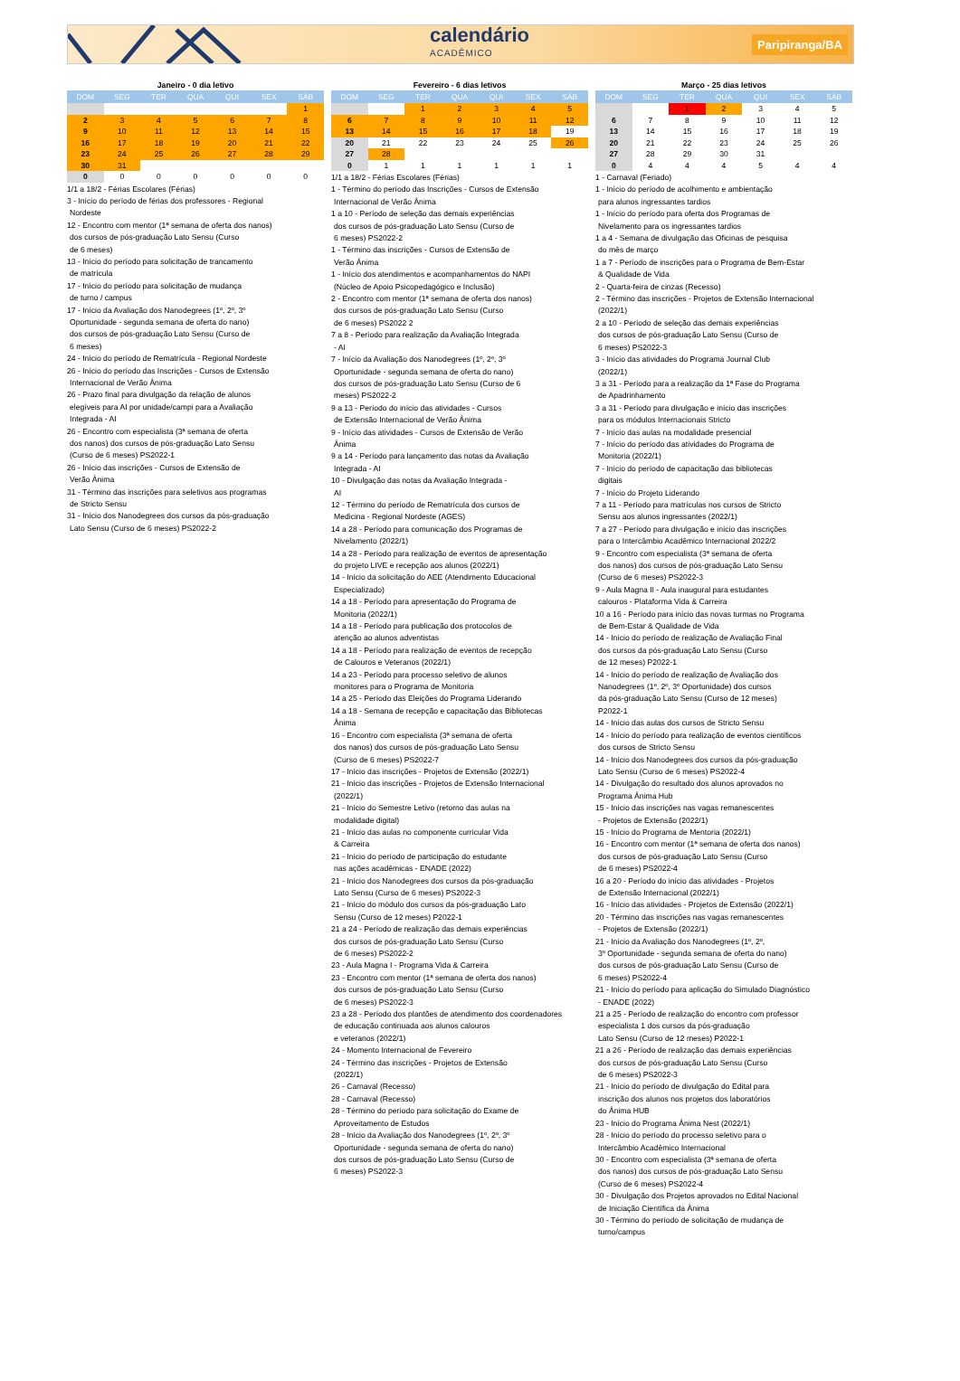calendário
ACADÊMICO
Paripiranga/BA
Janeiro - 0 dia letivo
| DOM | SEG | TER | QUA | QUI | SEX | SÁB |
| --- | --- | --- | --- | --- | --- | --- |
| | | | | | | 1 |
| 2 | 3 | 4 | 5 | 6 | 7 | 8 |
| 9 | 10 | 11 | 12 | 13 | 14 | 15 |
| 16 | 17 | 18 | 19 | 20 | 21 | 22 |
| 23 | 24 | 25 | 26 | 27 | 28 | 29 |
| 30 | 31 | | | | | |
| 0 | 0 | 0 | 0 | 0 | 0 | 0 |
1/1 a 18/2 - Férias Escolares (Férias)
3 - Início do período de férias dos professores - Regional
Nordeste
12 - Encontro com mentor (1ª semana de oferta dos nanos)
dos cursos de pós-graduação Lato Sensu (Curso
de 6 meses)
13 - Início do período para solicitação de trancamento
de matrícula
17 - Início do período para solicitação de mudança
de turno / campus
17 - Início da Avaliação dos Nanodegrees (1º, 2º, 3º
Oportunidade - segunda semana de oferta do nano)
dos cursos de pós-graduação Lato Sensu (Curso de
6 meses)
24 - Início do período de Rematrícula - Regional Nordeste
26 - Início do período das Inscrições - Cursos de Extensão
Internacional de Verão Ânima
26 - Prazo final para divulgação da relação de alunos
elegíveis para AI por unidade/campi para a Avaliação
Integrada - AI
26 - Encontro com especialista (3ª semana de oferta
dos nanos) dos cursos de pós-graduação Lato Sensu
(Curso de 6 meses) PS2022-1
26 - Início das inscrições - Cursos de Extensão de
Verão Ânima
31 - Término das inscrições para seletivos aos programas
de Stricto Sensu
31 - Início dos Nanodegrees dos cursos da pós-graduação
Lato Sensu (Curso de 6 meses) PS2022-2
Fevereiro - 6 dias letivos
| DOM | SEG | TER | QUA | QUI | SEX | SÁB |
| --- | --- | --- | --- | --- | --- | --- |
| | | 1 | 2 | 3 | 4 | 5 |
| 6 | 7 | 8 | 9 | 10 | 11 | 12 |
| 13 | 14 | 15 | 16 | 17 | 18 | 19 |
| 20 | 21 | 22 | 23 | 24 | 25 | 26 |
| 27 | 28 | | | | | |
| 0 | 1 | 1 | 1 | 1 | 1 | 1 |
1/1 a 18/2 - Férias Escolares (Férias)
1 - Término do período das Inscrições - Cursos de Extensão
Internacional de Verão Ânima
1 a 10 - Período de seleção das demais experiências
dos cursos de pós-graduação Lato Sensu (Curso de
6 meses) PS2022-2
1 - Término das inscrições - Cursos de Extensão de
Verão Ânima
1 - Início dos atendimentos e acompanhamentos do NAPI
(Núcleo de Apoio Psicopedagógico e Inclusão)
2 - Encontro com mentor (1ª semana de oferta dos nanos)
dos cursos de pós-graduação Lato Sensu (Curso
de 6 meses) PS2022 2
7 a 8 - Período para realização da Avaliação Integrada
- AI
7 - Início da Avaliação dos Nanodegrees (1º, 2º, 3º
Oportunidade - segunda semana de oferta do nano)
dos cursos de pós-graduação Lato Sensu (Curso de 6
meses) PS2022-2
9 a 13 - Período do início das atividades - Cursos
de Extensão Internacional de Verão Ânima
9 - Início das atividades - Cursos de Extensão de Verão
Ânima
9 a 14 - Período para lançamento das notas da Avaliação
Integrada - AI
10 - Divulgação das notas da Avaliação Integrada -
AI
12 - Término do período de Rematrícula dos cursos de
Medicina - Regional Nordeste (AGES)
14 a 28 - Período para comunicação dos Programas de
Nivelamento (2022/1)
14 a 28 - Período para realização de eventos de apresentação
do projeto LIVE e recepção aos alunos (2022/1)
14 - Início da solicitação do AEE (Atendimento Educacional
Especializado)
14 a 18 - Período para apresentação do Programa de
Monitoria (2022/1)
14 a 18 - Período para publicação dos protocolos de
atenção ao alunos adventistas
14 a 18 - Período para realização de eventos de recepção
de Calouros e Veteranos (2022/1)
14 a 23 - Período para processo seletivo de alunos
monitores para o Programa de Monitoria
14 a 25 - Período das Eleições do Programa Liderando
14 a 18 - Semana de recepção e capacitação das Bibliotecas
Ânima
16 - Encontro com especialista (3ª semana de oferta
dos nanos) dos cursos de pós-graduação Lato Sensu
(Curso de 6 meses) PS2022-7
17 - Início das inscrições - Projetos de Extensão (2022/1)
21 - Início das inscrições - Projetos de Extensão Internacional
(2022/1)
21 - Início do Semestre Letivo (retorno das aulas na
modalidade digital)
21 - Início das aulas no componente curricular Vida
& Carreira
21 - Início do período de participação do estudante
nas ações acadêmicas - ENADE (2022)
21 - Início dos Nanodegrees dos cursos da pós-graduação
Lato Sensu (Curso de 6 meses) PS2022-3
21 - Início do módulo dos cursos da pós-graduação Lato
Sensu (Curso de 12 meses) P2022-1
21 a 24 - Período de realização das demais experiências
dos cursos de pós-graduação Lato Sensu (Curso
de 6 meses) PS2022-2
23 - Aula Magna I - Programa Vida & Carreira
23 - Encontro com mentor (1ª semana de oferta dos nanos)
dos cursos de pós-graduação Lato Sensu (Curso
de 6 meses) PS2022-3
23 a 28 - Período dos plantões de atendimento dos coordenadores
de educação continuada aos alunos calouros
e veteranos (2022/1)
24 - Momento Internacional de Fevereiro
24 - Término das inscrições - Projetos de Extensão
(2022/1)
26 - Carnaval (Recesso)
28 - Carnaval (Recesso)
28 - Término do período para solicitação do Exame de
Aproveitamento de Estudos
28 - Início da Avaliação dos Nanodegrees (1º, 2º, 3º
Oportunidade - segunda semana de oferta do nano)
dos cursos de pós-graduação Lato Sensu (Curso de
6 meses) PS2022-3
Março - 25 dias letivos
| DOM | SEG | TER | QUA | QUI | SEX | SÁB |
| --- | --- | --- | --- | --- | --- | --- |
| | | 1 | 2 | 3 | 4 | 5 |
| 6 | 7 | 8 | 9 | 10 | 11 | 12 |
| 13 | 14 | 15 | 16 | 17 | 18 | 19 |
| 20 | 21 | 22 | 23 | 24 | 25 | 26 |
| 27 | 28 | 29 | 30 | 31 | | |
| 0 | 4 | 4 | 4 | 5 | 4 | 4 |
1 - Carnaval (Feriado)
1 - Início do período de acolhimento e ambientação
para alunos ingressantes tardios
1 - Início do período para oferta dos Programas de
Nivelamento para os ingressantes tardios
1 a 4 - Semana de divulgação das Oficinas de pesquisa
do mês de março
1 a 7 - Período de inscrições para o Programa de Bem-Estar
& Qualidade de Vida
2 - Quarta-feira de cinzas (Recesso)
2 - Término das inscrições - Projetos de Extensão Internacional
(2022/1)
2 a 10 - Período de seleção das demais experiências
dos cursos de pós-graduação Lato Sensu (Curso de
6 meses) PS2022-3
3 - Início das atividades do Programa Journal Club
(2022/1)
3 a 31 - Período para a realização da 1ª Fase do Programa
de Apadrinhamento
3 a 31 - Período para divulgação e início das inscrições
para os módulos Internacionais Stricto
7 - Início das aulas na modalidade presencial
7 - Início do período das atividades do Programa de
Monitoria (2022/1)
7 - Início do período de capacitação das bibliotecas
digitais
7 - Início do Projeto Liderando
7 a 11 - Período para matrículas nos cursos de Stricto
Sensu aos alunos ingressantes (2022/1)
7 a 27 - Período para divulgação e início das inscrições
para o Intercâmbio Acadêmico Internacional 2022/2
9 - Encontro com especialista (3ª semana de oferta
dos nanos) dos cursos de pós-graduação Lato Sensu
(Curso de 6 meses) PS2022-3
9 - Aula Magna II - Aula inaugural para estudantes
calouros - Plataforma Vida & Carreira
10 a 16 - Período para início das novas turmas no Programa
de Bem-Estar & Qualidade de Vida
14 - Início do período de realização de Avaliação Final
dos cursos da pós-graduação Lato Sensu (Curso
de 12 meses) P2022-1
14 - Início do período de realização de Avaliação dos
Nanodegrees (1º, 2º, 3º Oportunidade) dos cursos
da pós-graduação Lato Sensu (Curso de 12 meses)
P2022-1
14 - Início das aulas dos cursos de Stricto Sensu
14 - Início do período para realização de eventos científicos
dos cursos de Stricto Sensu
14 - Início dos Nanodegrees dos cursos da pós-graduação
Lato Sensu (Curso de 6 meses) PS2022-4
14 - Divulgação do resultado dos alunos aprovados no
Programa Ânima Hub
15 - Início das inscrições nas vagas remanescentes
- Projetos de Extensão (2022/1)
15 - Início do Programa de Mentoria (2022/1)
16 - Encontro com mentor (1ª semana de oferta dos nanos)
dos cursos de pós-graduação Lato Sensu (Curso
de 6 meses) PS2022-4
16 a 20 - Período do início das atividades - Projetos
de Extensão Internacional (2022/1)
16 - Início das atividades - Projetos de Extensão (2022/1)
20 - Término das inscrições nas vagas remanescentes
- Projetos de Extensão (2022/1)
21 - Início da Avaliação dos Nanodegrees (1º, 2º,
3º Oportunidade - segunda semana de oferta do nano)
dos cursos de pós-graduação Lato Sensu (Curso de
6 meses) PS2022-4
21 - Início do período para aplicação do Simulado Diagnóstico
- ENADE (2022)
21 a 25 - Período de realização do encontro com professor
especialista 1 dos cursos da pós-graduação
Lato Sensu (Curso de 12 meses) P2022-1
21 a 26 - Período de realização das demais experiências
dos cursos de pós-graduação Lato Sensu (Curso
de 6 meses) PS2022-3
21 - Início do período de divulgação do Edital para
inscrição dos alunos nos projetos dos laboratórios
do Ânima HUB
23 - Início do Programa Ânima Nest (2022/1)
28 - Início do período do processo seletivo para o
Intercâmbio Acadêmico Internacional
30 - Encontro com especialista (3ª semana de oferta
dos nanos) dos cursos de pós-graduação Lato Sensu
(Curso de 6 meses) PS2022-4
30 - Divulgação dos Projetos aprovados no Edital Nacional
de Iniciação Científica da Ânima
30 - Término do período de solicitação de mudança de
turno/campus